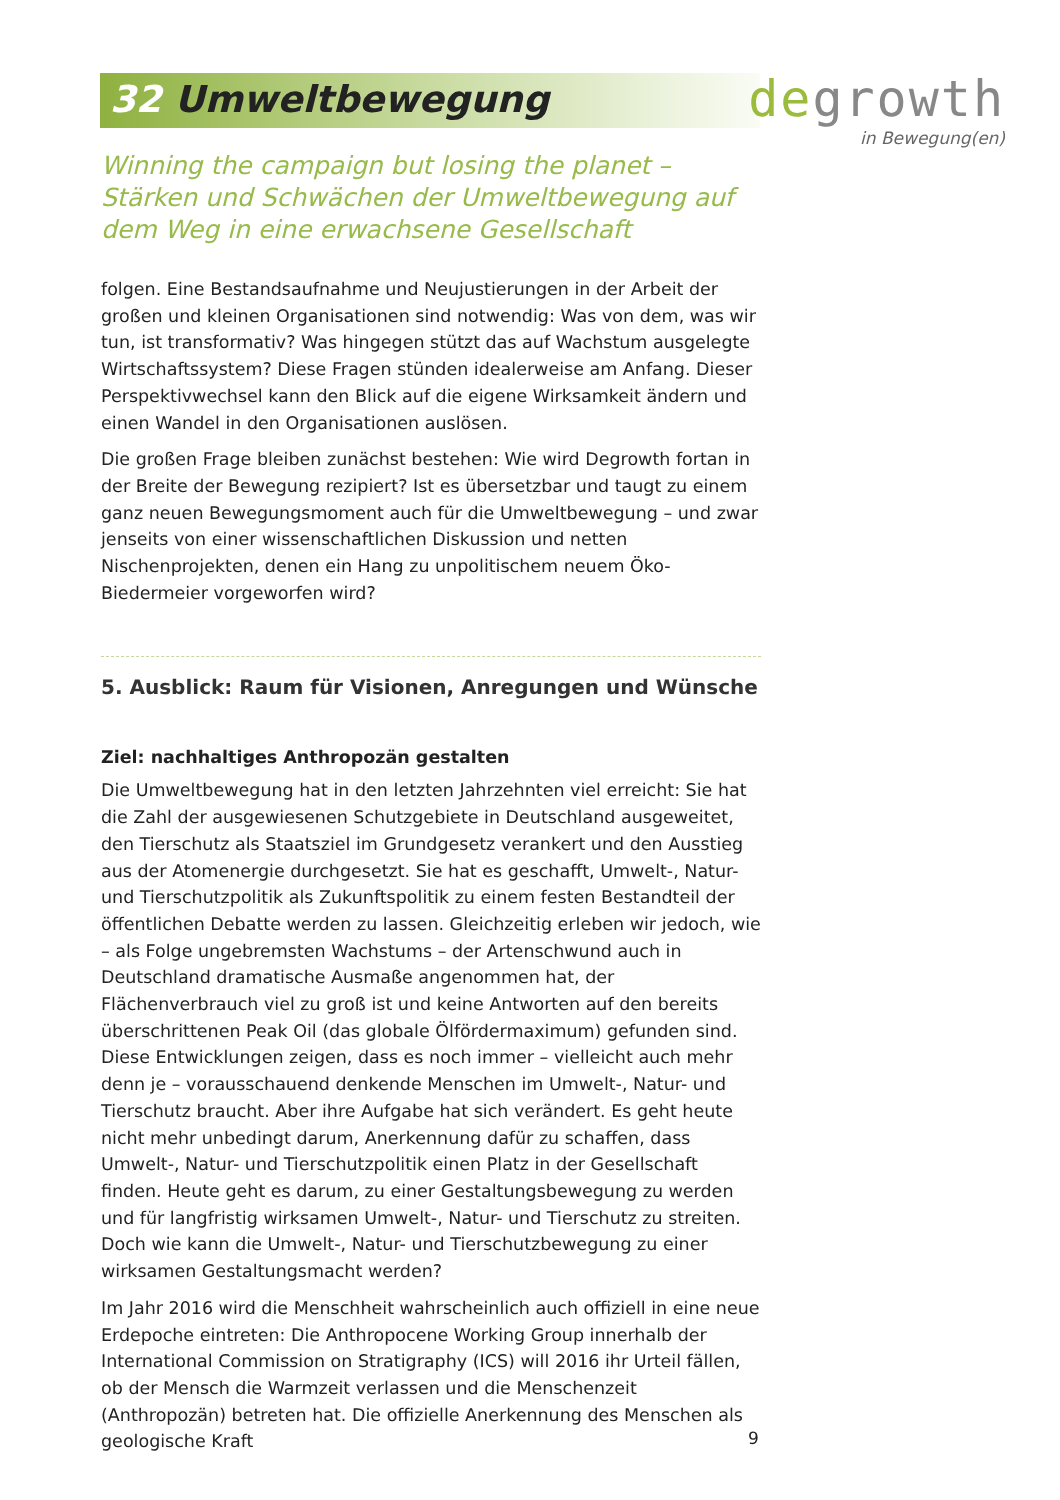32 Umweltbewegung
degrowth
in Bewegung(en)
Winning the campaign but losing the planet – Stärken und Schwächen der Umweltbewegung auf dem Weg in eine erwachsene Gesellschaft
folgen. Eine Bestandsaufnahme und Neujustierungen in der Arbeit der großen und kleinen Organisationen sind notwendig: Was von dem, was wir tun, ist transformativ? Was hingegen stützt das auf Wachstum ausgelegte Wirtschaftssystem? Diese Fragen stünden idealerweise am Anfang. Dieser Perspektivwechsel kann den Blick auf die eigene Wirksamkeit ändern und einen Wandel in den Organisationen auslösen.
Die großen Frage bleiben zunächst bestehen: Wie wird Degrowth fortan in der Breite der Bewegung rezipiert? Ist es übersetzbar und taugt zu einem ganz neuen Bewegungsmoment auch für die Umweltbewegung – und zwar jenseits von einer wissenschaftlichen Diskussion und netten Nischenprojekten, denen ein Hang zu unpolitischem neuem Öko-Biedermeier vorgeworfen wird?
5. Ausblick: Raum für Visionen, Anregungen und Wünsche
Ziel: nachhaltiges Anthropozän gestalten
Die Umweltbewegung hat in den letzten Jahrzehnten viel erreicht: Sie hat die Zahl der ausgewiesenen Schutzgebiete in Deutschland ausgeweitet, den Tierschutz als Staatsziel im Grundgesetz verankert und den Ausstieg aus der Atomenergie durchgesetzt. Sie hat es geschafft, Umwelt-, Natur- und Tierschutzpolitik als Zukunftspolitik zu einem festen Bestandteil der öffentlichen Debatte werden zu lassen. Gleichzeitig erleben wir jedoch, wie – als Folge ungebremsten Wachstums – der Artenschwund auch in Deutschland dramatische Ausmaße angenommen hat, der Flächenverbrauch viel zu groß ist und keine Antworten auf den bereits überschrittenen Peak Oil (das globale Ölfördermaximum) gefunden sind. Diese Entwicklungen zeigen, dass es noch immer – vielleicht auch mehr denn je – vorausschauend denkende Menschen im Umwelt-, Natur- und Tierschutz braucht. Aber ihre Aufgabe hat sich verändert. Es geht heute nicht mehr unbedingt darum, Anerkennung dafür zu schaffen, dass Umwelt-, Natur- und Tierschutzpolitik einen Platz in der Gesellschaft finden. Heute geht es darum, zu einer Gestaltungsbewegung zu werden und für langfristig wirksamen Umwelt-, Natur- und Tierschutz zu streiten. Doch wie kann die Umwelt-, Natur- und Tierschutzbewegung zu einer wirksamen Gestaltungsmacht werden?
Im Jahr 2016 wird die Menschheit wahrscheinlich auch offiziell in eine neue Erdepoche eintreten: Die Anthropocene Working Group innerhalb der International Commission on Stratigraphy (ICS) will 2016 ihr Urteil fällen, ob der Mensch die Warmzeit verlassen und die Menschenzeit (Anthropozän) betreten hat. Die offizielle Anerkennung des Menschen als geologische Kraft
9